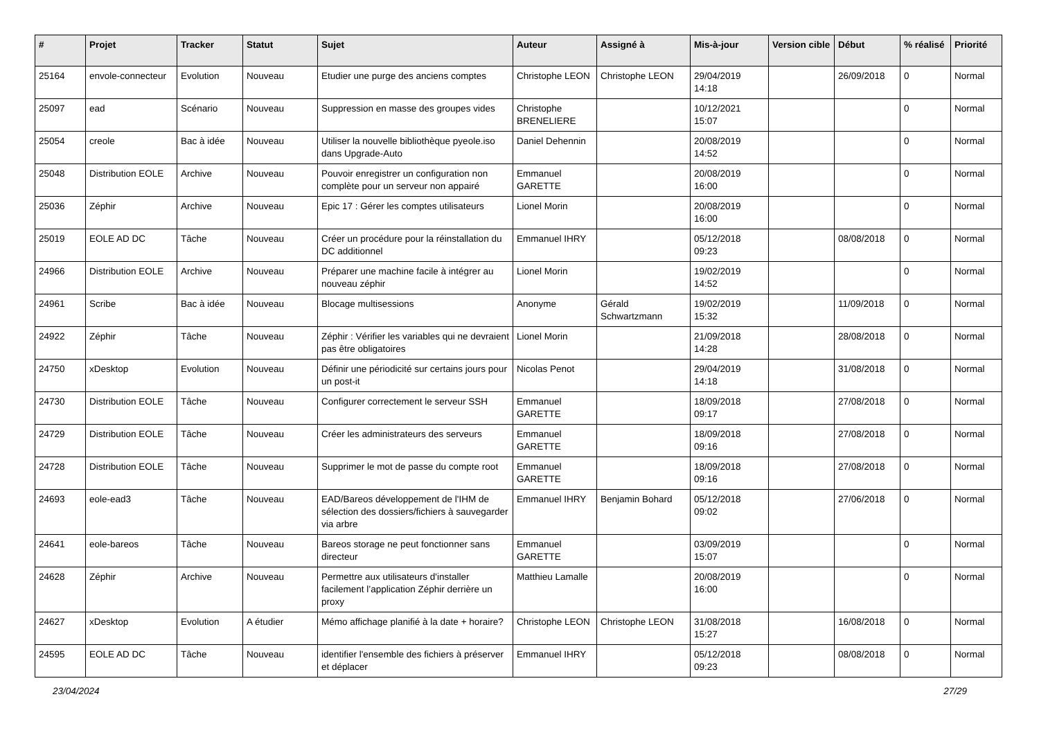| # | Projet | Tracker | Statut | Sujet | Auteur | Assigné à | Mis-à-jour | Version cible | Début | % réalisé | Priorité |
| --- | --- | --- | --- | --- | --- | --- | --- | --- | --- | --- | --- |
| 25164 | envole-connecteur | Evolution | Nouveau | Etudier une purge des anciens comptes | Christophe LEON | Christophe LEON | 29/04/2019 14:18 | | 26/09/2018 | 0 | Normal |
| 25097 | ead | Scénario | Nouveau | Suppression en masse des groupes vides | Christophe BRENELIERE | | 10/12/2021 15:07 | | | 0 | Normal |
| 25054 | creole | Bac à idée | Nouveau | Utiliser la nouvelle bibliothèque pyeole.iso dans Upgrade-Auto | Daniel Dehennin | | 20/08/2019 14:52 | | | 0 | Normal |
| 25048 | Distribution EOLE | Archive | Nouveau | Pouvoir enregistrer un configuration non complète pour un serveur non appairé | Emmanuel GARETTE | | 20/08/2019 16:00 | | | 0 | Normal |
| 25036 | Zéphir | Archive | Nouveau | Epic 17 : Gérer les comptes utilisateurs | Lionel Morin | | 20/08/2019 16:00 | | | 0 | Normal |
| 25019 | EOLE AD DC | Tâche | Nouveau | Créer un procédure pour la réinstallation du DC additionnel | Emmanuel IHRY | | 05/12/2018 09:23 | | 08/08/2018 | 0 | Normal |
| 24966 | Distribution EOLE | Archive | Nouveau | Préparer une machine facile à intégrer au nouveau zéphir | Lionel Morin | | 19/02/2019 14:52 | | | 0 | Normal |
| 24961 | Scribe | Bac à idée | Nouveau | Blocage multisessions | Anonyme | Gérald Schwartzmann | 19/02/2019 15:32 | | 11/09/2018 | 0 | Normal |
| 24922 | Zéphir | Tâche | Nouveau | Zéphir : Vérifier les variables qui ne devraient pas être obligatoires | Lionel Morin | | 21/09/2018 14:28 | | 28/08/2018 | 0 | Normal |
| 24750 | xDesktop | Evolution | Nouveau | Définir une périodicité sur certains jours pour un post-it | Nicolas Penot | | 29/04/2019 14:18 | | 31/08/2018 | 0 | Normal |
| 24730 | Distribution EOLE | Tâche | Nouveau | Configurer correctement le serveur SSH | Emmanuel GARETTE | | 18/09/2018 09:17 | | 27/08/2018 | 0 | Normal |
| 24729 | Distribution EOLE | Tâche | Nouveau | Créer les administrateurs des serveurs | Emmanuel GARETTE | | 18/09/2018 09:16 | | 27/08/2018 | 0 | Normal |
| 24728 | Distribution EOLE | Tâche | Nouveau | Supprimer le mot de passe du compte root | Emmanuel GARETTE | | 18/09/2018 09:16 | | 27/08/2018 | 0 | Normal |
| 24693 | eole-ead3 | Tâche | Nouveau | EAD/Bareos développement de l'IHM de sélection des dossiers/fichiers à sauvegarder via arbre | Emmanuel IHRY | Benjamin Bohard | 05/12/2018 09:02 | | 27/06/2018 | 0 | Normal |
| 24641 | eole-bareos | Tâche | Nouveau | Bareos storage ne peut fonctionner sans directeur | Emmanuel GARETTE | | 03/09/2019 15:07 | | | 0 | Normal |
| 24628 | Zéphir | Archive | Nouveau | Permettre aux utilisateurs d'installer facilement l’application Zéphir derrière un proxy | Matthieu Lamalle | | 20/08/2019 16:00 | | | 0 | Normal |
| 24627 | xDesktop | Evolution | A étudier | Mémo affichage planifié à la date + horaire? | Christophe LEON | Christophe LEON | 31/08/2018 15:27 | | 16/08/2018 | 0 | Normal |
| 24595 | EOLE AD DC | Tâche | Nouveau | identifier l'ensemble des fichiers à préserver et déplacer | Emmanuel IHRY | | 05/12/2018 09:23 | | 08/08/2018 | 0 | Normal |
23/04/2024 27/29